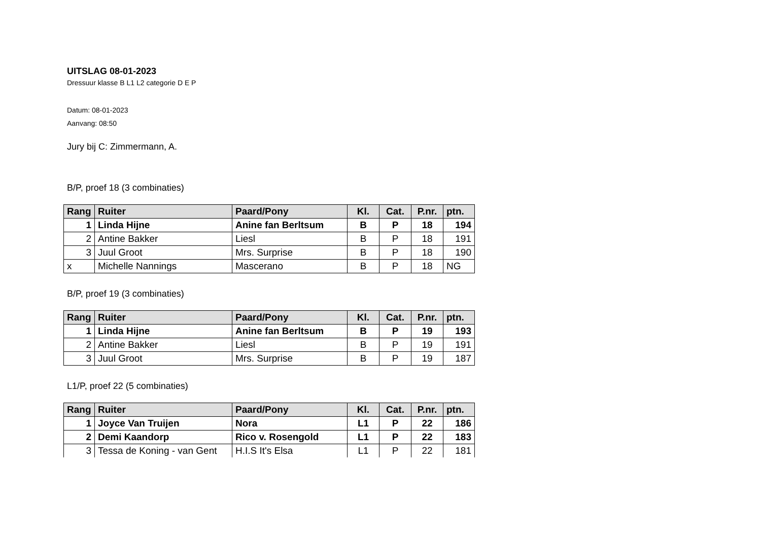UITSLAG 08-01-2023
Dressuur klasse B L1 L2 categorie D E P
Datum: 08-01-2023
Aanvang: 08:50
Jury bij C: Zimmermann, A.
B/P, proef 18 (3 combinaties)
| Rang | Ruiter | Paard/Pony | Kl. | Cat. | P.nr. | ptn. |
| --- | --- | --- | --- | --- | --- | --- |
| 1 | Linda Hijne | Anine fan Berltsum | B | P | 18 | 194 |
| 2 | Antine Bakker | Liesl | B | P | 18 | 191 |
| 3 | Juul Groot | Mrs. Surprise | B | P | 18 | 190 |
| x | Michelle Nannings | Mascerano | B | P | 18 | NG |
B/P, proef 19 (3 combinaties)
| Rang | Ruiter | Paard/Pony | Kl. | Cat. | P.nr. | ptn. |
| --- | --- | --- | --- | --- | --- | --- |
| 1 | Linda Hijne | Anine fan Berltsum | B | P | 19 | 193 |
| 2 | Antine Bakker | Liesl | B | P | 19 | 191 |
| 3 | Juul Groot | Mrs. Surprise | B | P | 19 | 187 |
L1/P, proef 22 (5 combinaties)
| Rang | Ruiter | Paard/Pony | Kl. | Cat. | P.nr. | ptn. |
| --- | --- | --- | --- | --- | --- | --- |
| 1 | Joyce Van Truijen | Nora | L1 | P | 22 | 186 |
| 2 | Demi Kaandorp | Rico v. Rosengold | L1 | P | 22 | 183 |
| 3 | Tessa de Koning - van Gent | H.I.S It's Elsa | L1 | P | 22 | 181 |